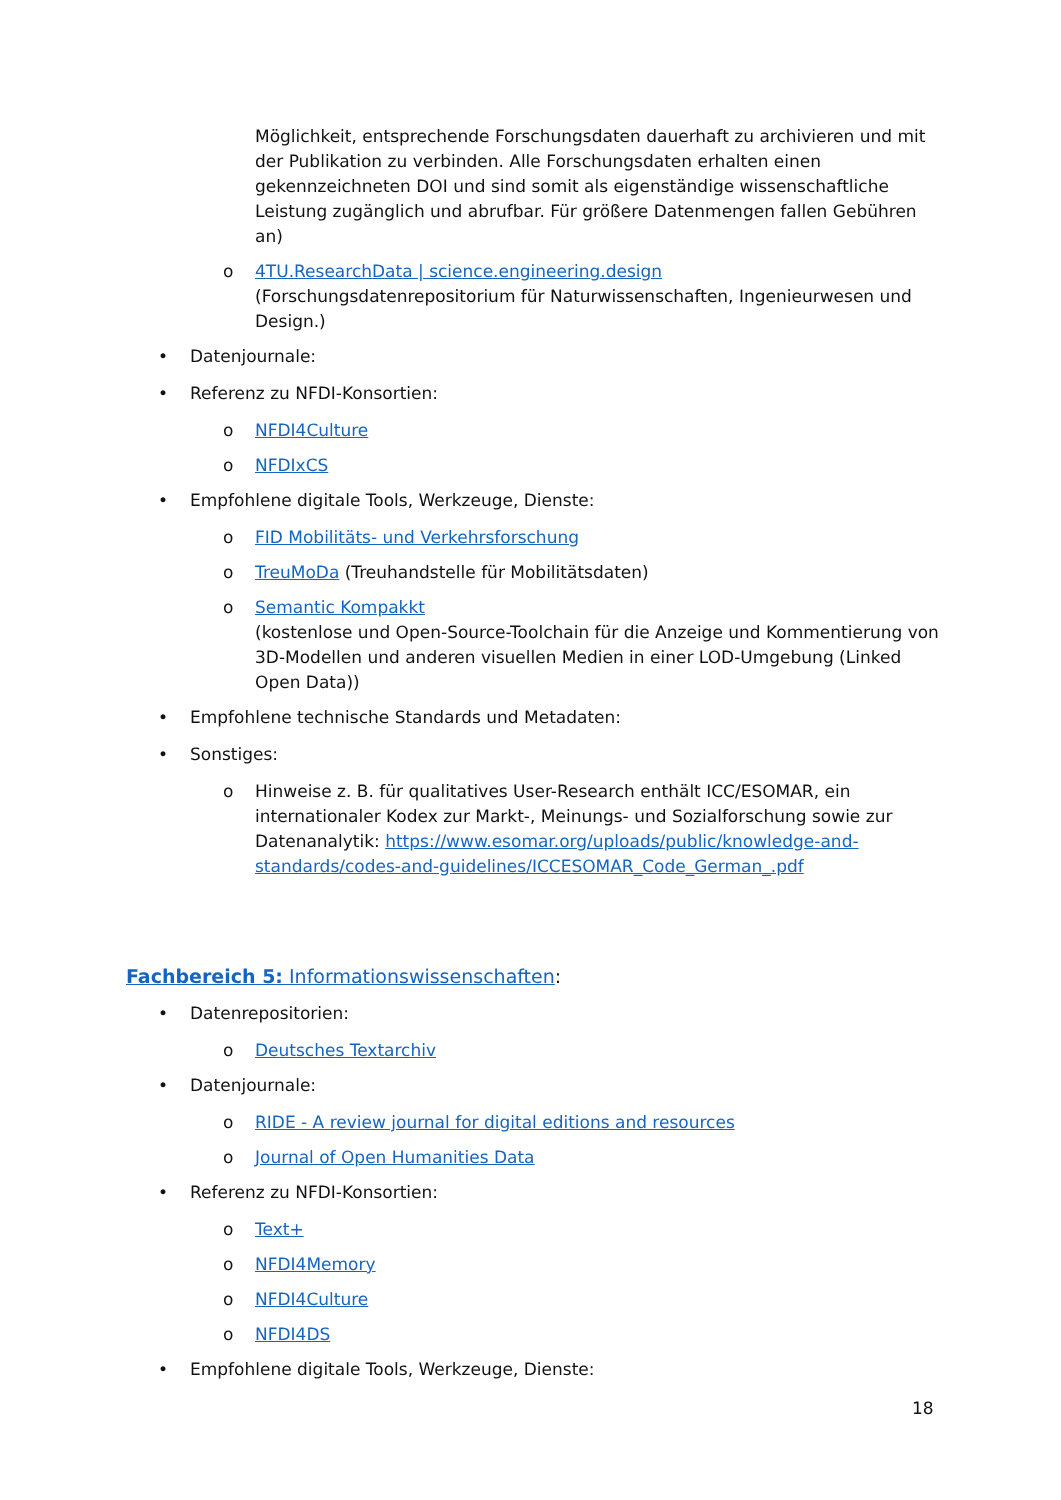Möglichkeit, entsprechende Forschungsdaten dauerhaft zu archivieren und mit der Publikation zu verbinden. Alle Forschungsdaten erhalten einen gekennzeichneten DOI und sind somit als eigenständige wissenschaftliche Leistung zugänglich und abrufbar. Für größere Datenmengen fallen Gebühren an)
o 4TU.ResearchData | science.engineering.design
(Forschungsdatenrepositorium für Naturwissenschaften, Ingenieurwesen und Design.)
• Datenjournale:
• Referenz zu NFDI-Konsortien:
o NFDI4Culture
o NFDIxCS
• Empfohlene digitale Tools, Werkzeuge, Dienste:
o FID Mobilitäts- und Verkehrsforschung
o TreuMoDa (Treuhandstelle für Mobilitätsdaten)
o Semantic Kompakkt
(kostenlose und Open-Source-Toolchain für die Anzeige und Kommentierung von 3D-Modellen und anderen visuellen Medien in einer LOD-Umgebung (Linked Open Data))
• Empfohlene technische Standards und Metadaten:
• Sonstiges:
o Hinweise z. B. für qualitatives User-Research enthält ICC/ESOMAR, ein internationaler Kodex zur Markt-, Meinungs- und Sozialforschung sowie zur Datenanalytik: https://www.esomar.org/uploads/public/knowledge-and-standards/codes-and-guidelines/ICCESOMAR_Code_German_.pdf
Fachbereich 5: Informationswissenschaften:
• Datenrepositorien:
o Deutsches Textarchiv
• Datenjournale:
o RIDE - A review journal for digital editions and resources
o Journal of Open Humanities Data
• Referenz zu NFDI-Konsortien:
o Text+
o NFDI4Memory
o NFDI4Culture
o NFDI4DS
• Empfohlene digitale Tools, Werkzeuge, Dienste:
18